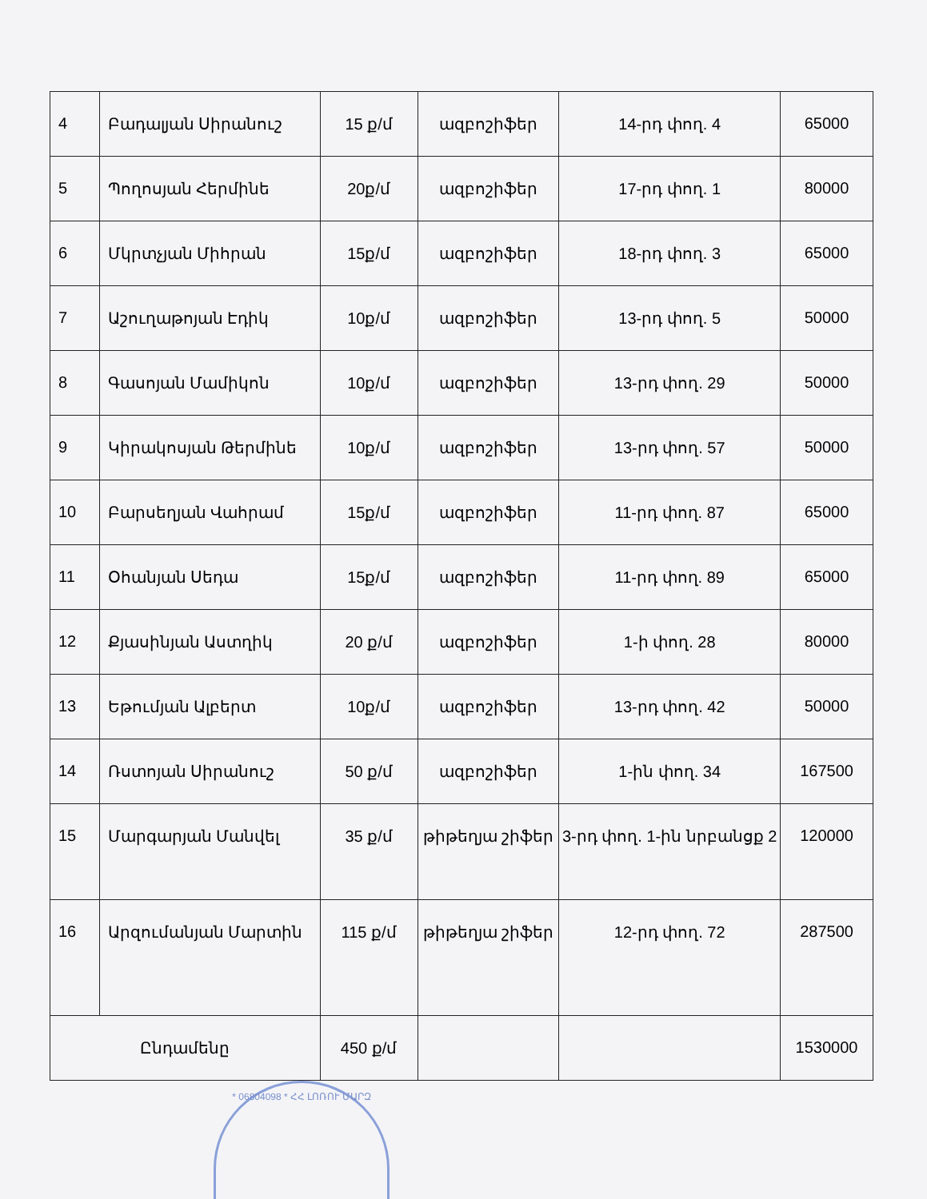| 4 | Բադալյան Սիրանուշ | 15 ք/մ | ազբոշիֆեր | 14-րդ փող. 4 | 65000 |
| 5 | Պողոսյան Հերմինե | 20ք/մ | ազբոշիֆեր | 17-րդ փող. 1 | 80000 |
| 6 | Մկրտչյան Միհրան | 15ք/մ | ազբոշիֆեր | 18-րդ փող. 3 | 65000 |
| 7 | Աշուղաթոյան Էդիկ | 10ք/մ | ազբոշիֆեր | 13-րդ փող. 5 | 50000 |
| 8 | Գասոյան Մամիկոն | 10ք/մ | ազբոշիֆեր | 13-րդ փող. 29 | 50000 |
| 9 | Կիրակոսյան Թերմինե | 10ք/մ | ազբոշիֆեր | 13-րդ փող. 57 | 50000 |
| 10 | Բարսեղյան Վահրամ | 15ք/մ | ազբոշիֆեր | 11-րդ փող. 87 | 65000 |
| 11 | Օհանյան Սեդա | 15ք/մ | ազբոշիֆեր | 11-րդ փող. 89 | 65000 |
| 12 | Քյասինյան Աստղիկ | 20 ք/մ | ազբոշիֆեր | 1-ի փող. 28 | 80000 |
| 13 | Եթումյան Ալբերտ | 10ք/մ | ազբոշիֆեր | 13-րդ փող. 42 | 50000 |
| 14 | Ռստոյան Սիրանուշ | 50 ք/մ | ազբոշիֆեր | 1-ին փող. 34 | 167500 |
| 15 | Մարգարյան Մանվել | 35 ք/մ | թիթեղյա շիֆեր | 3-րդ փող. 1-ին նրբանցք 2 | 120000 |
| 16 | Արզումանյան Մարտին | 115 ք/մ | թիթեղյա շիֆեր | 12-րդ փող. 72 | 287500 |
| Ընդամենը | | 450 ք/մ | | | 1530000 |
* 06804098 * ՀՀ ԼՈՌՈՒ ՄԱՐԶ